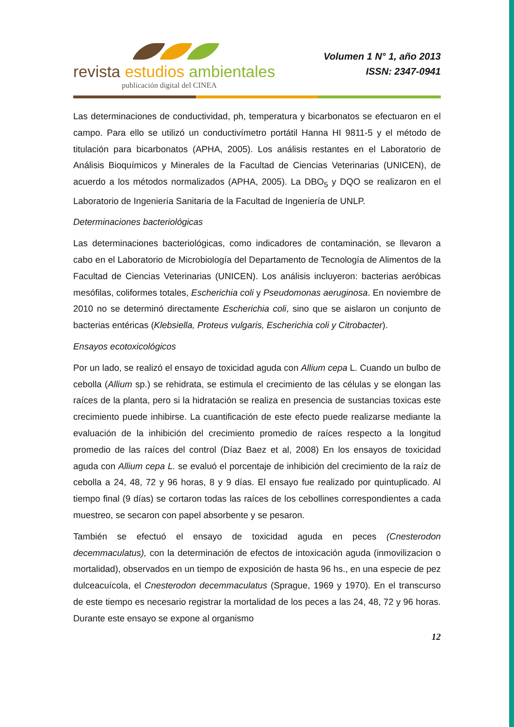revista estudios ambientales
publicación digital del CINEA
Volumen 1 N° 1, año 2013
ISSN: 2347-0941
Las determinaciones de conductividad, ph, temperatura y bicarbonatos se efectuaron en el campo. Para ello se utilizó un conductivímetro portátil Hanna HI 9811-5 y el método de titulación para bicarbonatos (APHA, 2005). Los análisis restantes en el Laboratorio de Análisis Bioquímicos y Minerales de la Facultad de Ciencias Veterinarias (UNICEN), de acuerdo a los métodos normalizados (APHA, 2005). La DBO<sub>5</sub> y DQO se realizaron en el Laboratorio de Ingeniería Sanitaria de la Facultad de Ingeniería de UNLP.
Determinaciones bacteriológicas
Las determinaciones bacteriológicas, como indicadores de contaminación, se llevaron a cabo en el Laboratorio de Microbiología del Departamento de Tecnología de Alimentos de la Facultad de Ciencias Veterinarias (UNICEN). Los análisis incluyeron: bacterias aeróbicas mesófilas, coliformes totales, Escherichia coli y Pseudomonas aeruginosa. En noviembre de 2010 no se determinó directamente Escherichia coli, sino que se aislaron un conjunto de bacterias entéricas (Klebsiella, Proteus vulgaris, Escherichia coli y Citrobacter).
Ensayos ecotoxicológicos
Por un lado, se realizó el ensayo de toxicidad aguda con Allium cepa L. Cuando un bulbo de cebolla (Allium sp.) se rehidrata, se estimula el crecimiento de las células y se elongan las raíces de la planta, pero si la hidratación se realiza en presencia de sustancias toxicas este crecimiento puede inhibirse. La cuantificación de este efecto puede realizarse mediante la evaluación de la inhibición del crecimiento promedio de raíces respecto a la longitud promedio de las raíces del control (Díaz Baez et al, 2008) En los ensayos de toxicidad aguda con Allium cepa L. se evaluó el porcentaje de inhibición del crecimiento de la raíz de cebolla a 24, 48, 72 y 96 horas, 8 y 9 días. El ensayo fue realizado por quintuplicado. Al tiempo final (9 días) se cortaron todas las raíces de los cebollines correspondientes a cada muestreo, se secaron con papel absorbente y se pesaron.
También se efectuó el ensayo de toxicidad aguda en peces (Cnesterodon decemmaculatus), con la determinación de efectos de intoxicación aguda (inmovilizacion o mortalidad), observados en un tiempo de exposición de hasta 96 hs., en una especie de pez dulceacuícola, el Cnesterodon decemmaculatus (Sprague, 1969 y 1970). En el transcurso de este tiempo es necesario registrar la mortalidad de los peces a las 24, 48, 72 y 96 horas. Durante este ensayo se expone al organismo
12